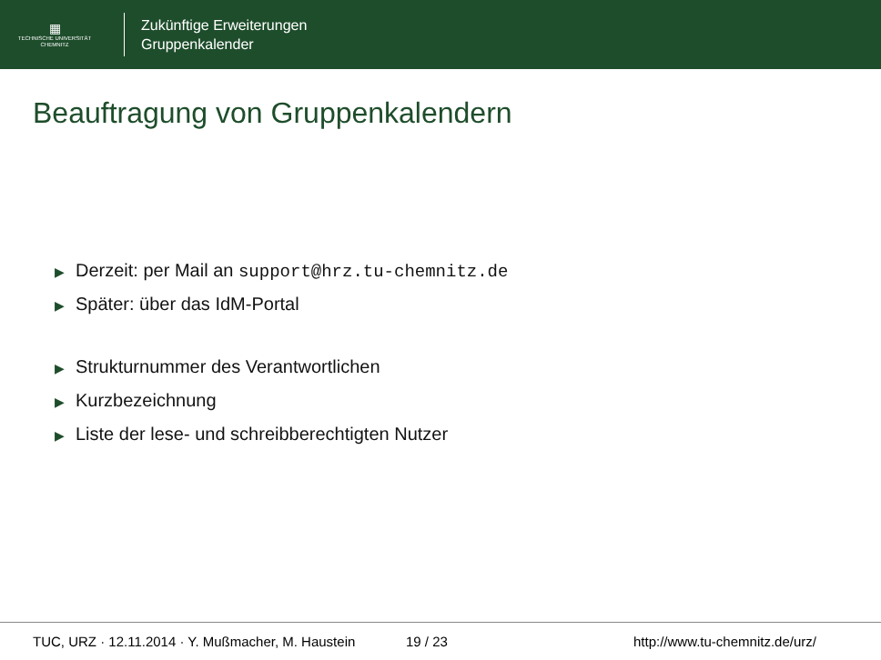▦
TECHNISCHE UNIVERSITÄT
CHEMNITZ
Zukünftige Erweiterungen
Gruppenkalender
Beauftragung von Gruppenkalendern
▶ Derzeit: per Mail an support@hrz.tu-chemnitz.de
▶ Später: über das IdM-Portal
▶ Strukturnummer des Verantwortlichen
▶ Kurzbezeichnung
▶ Liste der lese- und schreibberechtigten Nutzer
TUC, URZ · 12.11.2014 · Y. Mußmacher, M. Haustein 19 / 23 http://www.tu-chemnitz.de/urz/